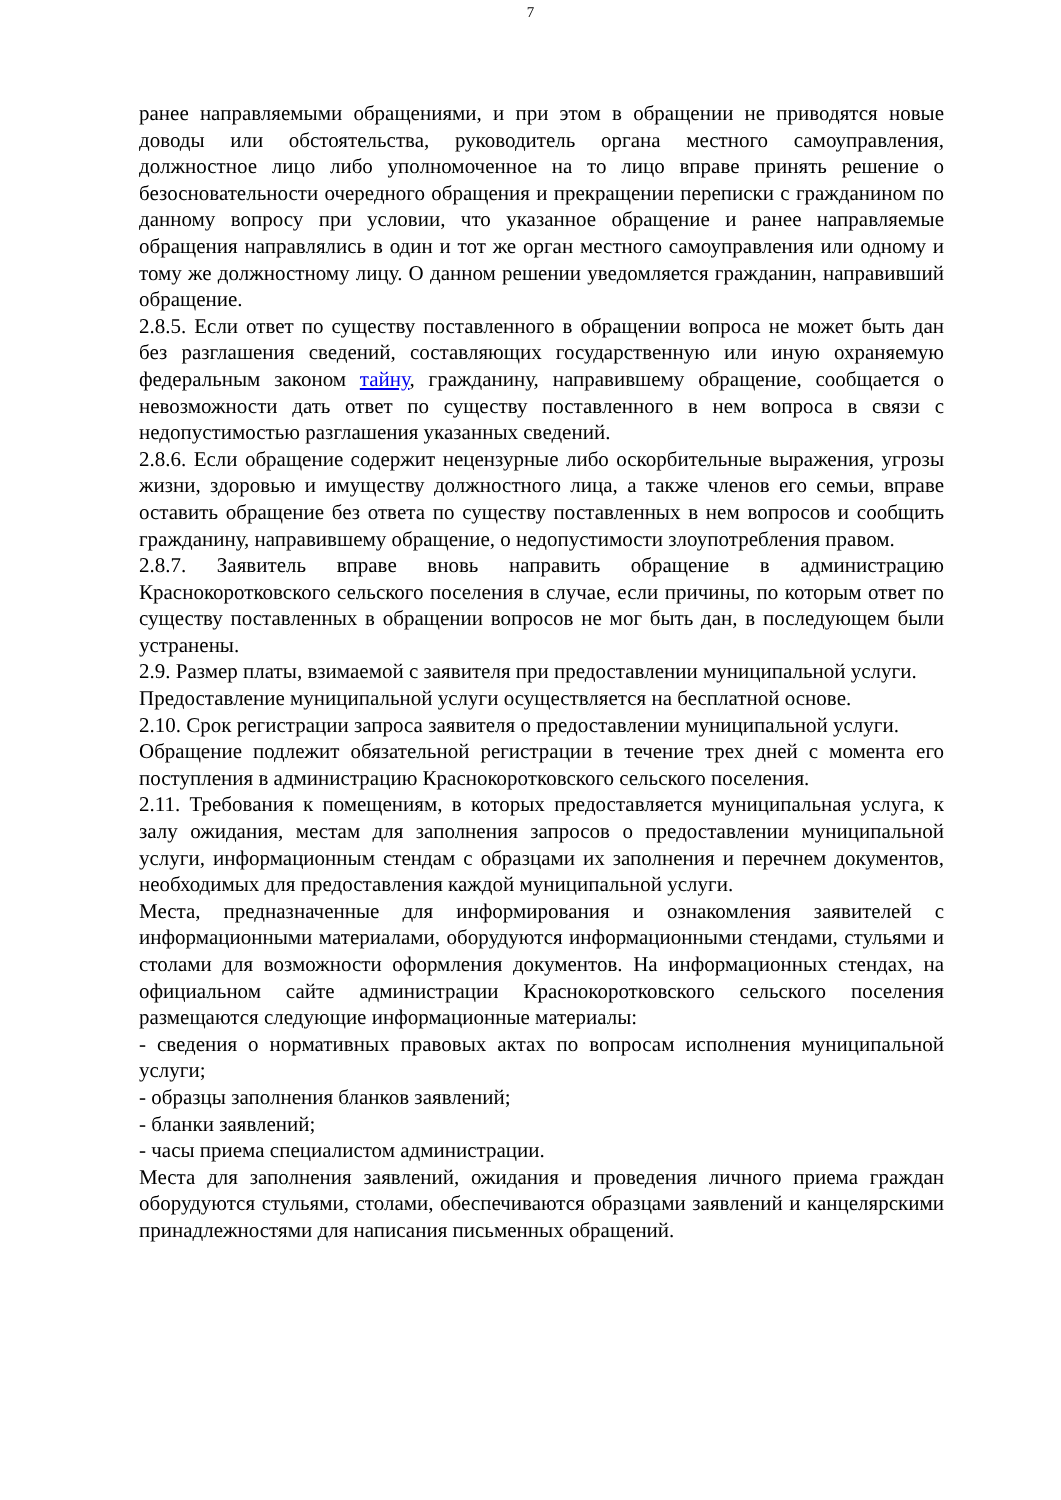7
ранее направляемыми обращениями, и при этом в обращении не приводятся новые доводы или обстоятельства, руководитель органа местного самоуправления, должностное лицо либо уполномоченное на то лицо вправе принять решение о безосновательности очередного обращения и прекращении переписки с гражданином по данному вопросу при условии, что указанное обращение и ранее направляемые обращения направлялись в один и тот же орган местного самоуправления или одному и тому же должностному лицу. О данном решении уведомляется гражданин, направивший обращение.
2.8.5. Если ответ по существу поставленного в обращении вопроса не может быть дан без разглашения сведений, составляющих государственную или иную охраняемую федеральным законом тайну, гражданину, направившему обращение, сообщается о невозможности дать ответ по существу поставленного в нем вопроса в связи с недопустимостью разглашения указанных сведений.
2.8.6. Если обращение содержит нецензурные либо оскорбительные выражения, угрозы жизни, здоровью и имуществу должностного лица, а также членов его семьи, вправе оставить обращение без ответа по существу поставленных в нем вопросов и сообщить гражданину, направившему обращение, о недопустимости злоупотребления правом.
2.8.7. Заявитель вправе вновь направить обращение в администрацию Краснокоротковского сельского поселения в случае, если причины, по которым ответ по существу поставленных в обращении вопросов не мог быть дан, в последующем были устранены.
2.9. Размер платы, взимаемой с заявителя при предоставлении муниципальной услуги.
Предоставление муниципальной услуги осуществляется на бесплатной основе.
2.10. Срок регистрации запроса заявителя о предоставлении муниципальной услуги.
Обращение подлежит обязательной регистрации в течение трех дней с момента его поступления в администрацию Краснокоротковского сельского поселения.
2.11. Требования к помещениям, в которых предоставляется муниципальная услуга, к залу ожидания, местам для заполнения запросов о предоставлении муниципальной услуги, информационным стендам с образцами их заполнения и перечнем документов, необходимых для предоставления каждой муниципальной услуги.
Места, предназначенные для информирования и ознакомления заявителей с информационными материалами, оборудуются информационными стендами, стульями и столами для возможности оформления документов. На информационных стендах, на официальном сайте администрации Краснокоротковского сельского поселения размещаются следующие информационные материалы:
- сведения о нормативных правовых актах по вопросам исполнения муниципальной услуги;
- образцы заполнения бланков заявлений;
- бланки заявлений;
- часы приема специалистом администрации.
Места для заполнения заявлений, ожидания и проведения личного приема граждан оборудуются стульями, столами, обеспечиваются образцами заявлений и канцелярскими принадлежностями для написания письменных обращений.